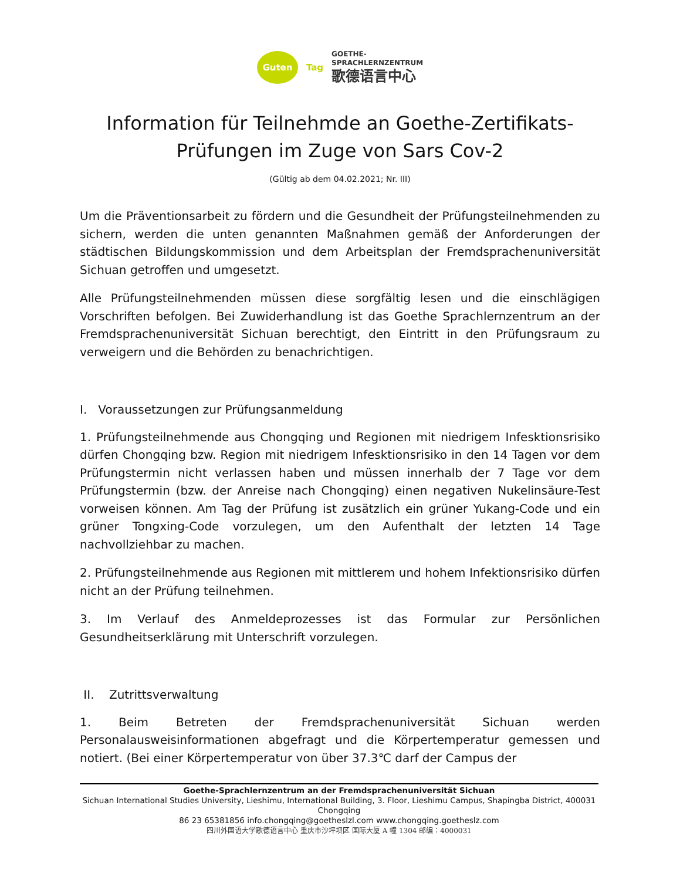Guten
Tag
GOETHE-
SPRACHLERNZENTRUM
歌德语言中心
Information für Teilnehmde an Goethe-Zertifikats-
Prüfungen im Zuge von Sars Cov-2
(Gültig ab dem 04.02.2021; Nr. III)
Um die Präventionsarbeit zu fördern und die Gesundheit der Prüfungsteilnehmenden zu sichern, werden die unten genannten Maßnahmen gemäß der Anforderungen der städtischen Bildungskommission und dem Arbeitsplan der Fremdsprachenuniversität Sichuan getroffen und umgesetzt.
Alle Prüfungsteilnehmenden müssen diese sorgfältig lesen und die einschlägigen Vorschriften befolgen. Bei Zuwiderhandlung ist das Goethe Sprachlernzentrum an der Fremdsprachenuniversität Sichuan berechtigt, den Eintritt in den Prüfungsraum zu verweigern und die Behörden zu benachrichtigen.
I. Voraussetzungen zur Prüfungsanmeldung
1. Prüfungsteilnehmende aus Chongqing und Regionen mit niedrigem Infesktionsrisiko dürfen Chongqing bzw. Region mit niedrigem Infesktionsrisiko in den 14 Tagen vor dem Prüfungstermin nicht verlassen haben und müssen innerhalb der 7 Tage vor dem Prüfungstermin (bzw. der Anreise nach Chongqing) einen negativen Nukelinsäure-Test vorweisen können. Am Tag der Prüfung ist zusätzlich ein grüner Yukang-Code und ein grüner Tongxing-Code vorzulegen, um den Aufenthalt der letzten 14 Tage nachvollziehbar zu machen.
2. Prüfungsteilnehmende aus Regionen mit mittlerem und hohem Infektionsrisiko dürfen nicht an der Prüfung teilnehmen.
3. Im Verlauf des Anmeldeprozesses ist das Formular zur Persönlichen Gesundheitserklärung mit Unterschrift vorzulegen.
II. Zutrittsverwaltung
1. Beim Betreten der Fremdsprachenuniversität Sichuan werden Personalausweisinformationen abgefragt und die Körpertemperatur gemessen und notiert. (Bei einer Körpertemperatur von über 37.3℃ darf der Campus der
Goethe-Sprachlernzentrum an der Fremdsprachenuniversität Sichuan
Sichuan International Studies University, Lieshimu, International Building, 3. Floor, Lieshimu Campus, Shapingba District, 400031 Chongqing
86 23 65381856 info.chongqing@goetheslzl.com www.chongqing.goetheslz.com
四川外国语大学歌德语言中心 重庆市沙坪坝区 国际大厦 A 幢 1304 邮编：4000031